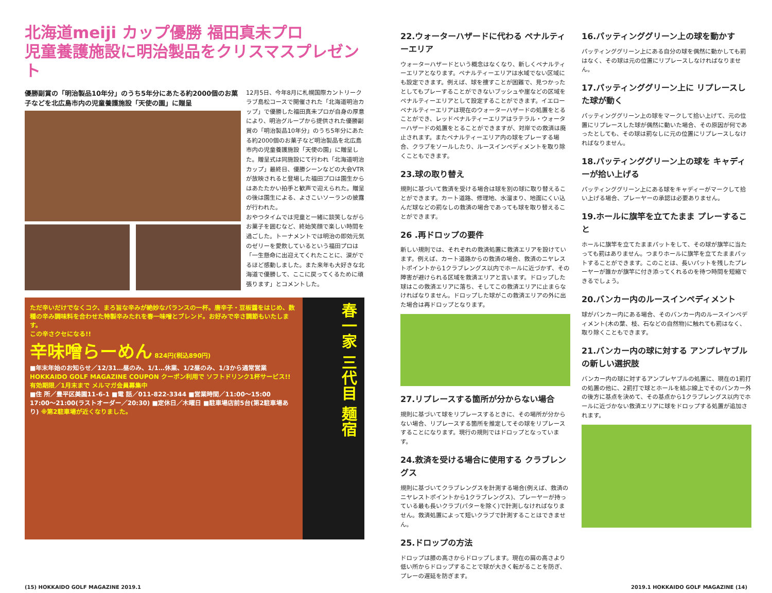北海道meiji カップ優勝 福田真未プロ
児童養護施設に明治製品をクリスマスプレゼント
優勝副賞の「明治製品10年分」のうち5年分にあたる約2000個のお菓子などを北広島市内の児童養護施設「天使の園」に贈呈
12月5日、今年8月に札幌国際カントリークラブ島松コースで開催された「北海道明治カップ」で優勝した福田真未プロが自身の厚意により、明治グループから提供された優勝副賞の「明治製品10年分」のうち5年分にあたる約2000個のお菓子など明治製品を北広島市内の児童養護施設「天使の園」に贈呈した。贈呈式は同施設にて行われ「北海道明治カップ」最終日、優勝シーンなどの大会VTRが放映されると登場した福田プロは園生からはあたたかい拍手と歓声で迎えられた。贈呈の後は園生による、よさこいソーランの披露が行われた。
おやつタイムでは児童と一緒に談笑しながらお菓子を囲むなど、終始笑顔で楽しい時間を過ごした。トーナメントでは明治の即効元気のゼリーを愛飲しているという福田プロは「一生懸命に出迎えてくれたことに、涙がでるほど感動しました。また来年も大好きな北海道で優勝して、ここに戻ってくるために頑張ります」とコメントした。
ただ辛いだけでなくコク、まろ旨な辛みが絶妙なバランスの一杯。唐辛子・豆板醤をはじめ、数種の辛み調味料を合わせた特製辛みたれを春一味噌とブレンド。お好みで辛さ調節もいたします。
この辛さクセになる!!
辛味噌らーめん 824円(税込890円)
■年末年始のお知らせ／12/31…昼のみ、1/1…休業、1/2昼のみ、1/3から通常営業
HOKKAIDO GOLF MAGAZINE COUPON クーポン利用で ソフトドリンク1杯サービス!! 有効期限／1月末まで メルマガ会員募集中
■住 所／豊平区美園11-6-1 ■電 話／011-822-3344 ■営業時間／11:00〜15:00 17:00〜21:00(ラストオーダー／20:30) ■定休日／木曜日 ■駐車場店前5台(第2駐車場あり) ※第2駐車場が近くなりました。
春一家 三代目 麺宿
22.ウォーターハザードに代わる ペナルティーエリア
ウォーターハザードという概念はなくなり、新しくペナルティーエリアとなります。ペナルティーエリアは水域でない区域にも設定できます。例えば、球を捜すことが困難で、見つかったとしてもプレーすることができないブッシュや崖などの区域をペナルティーエリアとして設定することができます。イエローペナルティーエリアは現在のウォーターハザードの処置をとることができ、レッドペナルティーエリアはラテラル・ウォーターハザードの処置をとることができますが、対岸での救済は廃止されます。またペナルティーエリア内の球をプレーする場合、クラブをソールしたり、ルースインペディメントを取り除くこともできます。
23.球の取り替え
規則に基づいて救済を受ける場合は球を別の球に取り替えることができます。カート道路、修理地、水溜まり、地面にくい込んだ球などの罰なしの救済の場合であっても球を取り替えることができます。
26 .再ドロップの要件
新しい規則では、それぞれの救済処置に救済エリアを設けています。例えば、カート道路からの救済の場合、救済のニヤレストポイントから1クラブレングス以内でホールに近づかず、その障害が避けられる区域を救済エリアと言います。ドロップした球はこの救済エリアに落ち、そしてこの救済エリアに止まらなければなりません。ドロップした球がこの救済エリアの外に出た場合は再ドロップとなります。
27.リプレースする箇所が分からない場合
規則に基づいて球をリプレースするときに、その場所が分からない場合、リプレースする箇所を推定してその球をリプレースすることになります。現行の規則ではドロップとなっています。
24.救済を受ける場合に使用する クラブレングス
規則に基づいてクラブレングスを計測する場合(例えば、救済のニヤレストポイントから1クラブレングス)、プレーヤーが持っている最も長いクラブ(パターを除く)で計測しなければなりません。救済処置によって短いクラブで計測することはできません。
25.ドロップの方法
ドロップは膝の高さからドロップします。現在の肩の高さより低い所からドロップすることで球が大きく転がることを防ぎ、プレーの遅延を防ぎます。
16.パッティンググリーン上の球を動かす
パッティンググリーン上にある自分の球を偶然に動かしても罰はなく、その球は元の位置にリプレースしなければなりません。
17.パッティンググリーン上に リプレースした球が動く
パッティンググリーン上の球をマークして拾い上げて、元の位置にリプレースした球が偶然に動いた場合、その原因が何であったとしても、その球は罰なしに元の位置にリプレースしなければなりません。
18.パッティンググリーン上の球を キャディーが拾い上げる
パッティンググリーン上にある球をキャディーがマークして拾い上げる場合、プレーヤーの承認は必要ありません。
19.ホールに旗竿を立てたまま プレーすること
ホールに旗竿を立てたままパットをして、その球が旗竿に当たっても罰はありません。つまりホールに旗竿を立てたままパットすることができます。このことは、長いパットを残したプレーヤーが誰かが旗竿に付き添ってくれるのを待つ時間を短縮できるでしょう。
20.バンカー内のルースインペディメント
球がバンカー内にある場合、そのバンカー内のルースインペディメント(木の葉、枝、石などの自然物)に触れても罰はなく、取り除くこともできます。
21.バンカー内の球に対する アンプレヤブルの新しい選択肢
バンカー内の球に対するアンプレヤブルの処置に、現在の1罰打の処置の他に、2罰打で球とホールを結ぶ線上でそのバンカー外の後方に基点を決めて、その基点から1クラブレングス以内でホールに近づかない救済エリアに球をドロップする処置が追加されます。
(15) HOKKAIDO GOLF MAGAZINE 2019.1 2019.1 HOKKAIDO GOLF MAGAZINE (14)